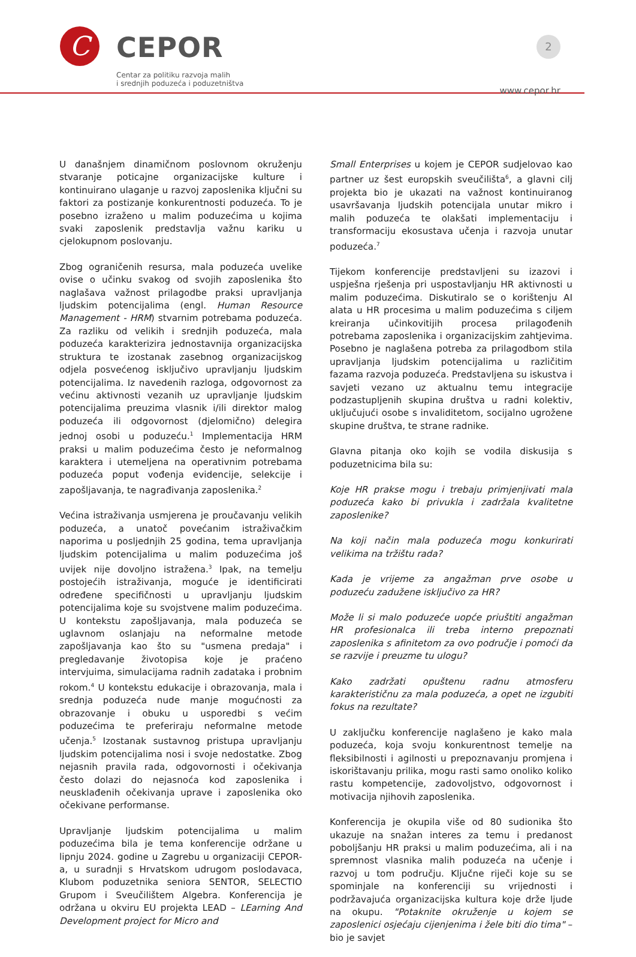C
CEPOR
Centar za politiku razvoja malih
i srednjih poduzeća i poduzetništva
2
www.cepor.hr
U današnjem dinamičnom poslovnom okruženju stvaranje poticajne organizacijske kulture i kontinuirano ulaganje u razvoj zaposlenika ključni su faktori za postizanje konkurentnosti poduzeća. To je posebno izraženo u malim poduzećima u kojima svaki zaposlenik predstavlja važnu kariku u cjelokupnom poslovanju.
Zbog ograničenih resursa, mala poduzeća uvelike ovise o učinku svakog od svojih zaposlenika što naglašava važnost prilagodbe praksi upravljanja ljudskim potencijalima (engl. Human Resource Management - HRM) stvarnim potrebama poduzeća. Za razliku od velikih i srednjih poduzeća, mala poduzeća karakterizira jednostavnija organizacijska struktura te izostanak zasebnog organizacijskog odjela posvećenog isključivo upravljanju ljudskim potencijalima. Iz navedenih razloga, odgovornost za većinu aktivnosti vezanih uz upravljanje ljudskim potencijalima preuzima vlasnik i/ili direktor malog poduzeća ili odgovornost (djelomično) delegira jednoj osobi u poduzeću.<sup>1</sup> Implementacija HRM praksi u malim poduzećima često je neformalnog karaktera i utemeljena na operativnim potrebama poduzeća poput vođenja evidencije, selekcije i zapošljavanja, te nagrađivanja zaposlenika.<sup>2</sup>
Većina istraživanja usmjerena je proučavanju velikih poduzeća, a unatoč povećanim istraživačkim naporima u posljednjih 25 godina, tema upravljanja ljudskim potencijalima u malim poduzećima još uvijek nije dovoljno istražena.<sup>3</sup> Ipak, na temelju postojećih istraživanja, moguće je identificirati određene specifičnosti u upravljanju ljudskim potencijalima koje su svojstvene malim poduzećima. U kontekstu zapošljavanja, mala poduzeća se uglavnom oslanjaju na neformalne metode zapošljavanja kao što su "usmena predaja" i pregledavanje životopisa koje je praćeno intervjuima, simulacijama radnih zadataka i probnim rokom.<sup>4</sup> U kontekstu edukacije i obrazovanja, mala i srednja poduzeća nude manje mogućnosti za obrazovanje i obuku u usporedbi s većim poduzećima te preferiraju neformalne metode učenja.<sup>5</sup> Izostanak sustavnog pristupa upravljanju ljudskim potencijalima nosi i svoje nedostatke. Zbog nejasnih pravila rada, odgovornosti i očekivanja često dolazi do nejasnoća kod zaposlenika i neusklađenih očekivanja uprave i zaposlenika oko očekivane performanse.
Upravljanje ljudskim potencijalima u malim poduzećima bila je tema konferencije održane u lipnju 2024. godine u Zagrebu u organizaciji CEPOR-a, u suradnji s Hrvatskom udrugom poslodavaca, Klubom poduzetnika seniora SENTOR, SELECTIO Grupom i Sveučilištem Algebra. Konferencija je održana u okviru EU projekta LEAD – LEarning And Development project for Micro and
Small Enterprises u kojem je CEPOR sudjelovao kao partner uz šest europskih sveučilišta<sup>6</sup>, a glavni cilj projekta bio je ukazati na važnost kontinuiranog usavršavanja ljudskih potencijala unutar mikro i malih poduzeća te olakšati implementaciju i transformaciju ekosustava učenja i razvoja unutar poduzeća.<sup>7</sup>
Tijekom konferencije predstavljeni su izazovi i uspješna rješenja pri uspostavljanju HR aktivnosti u malim poduzećima. Diskutiralo se o korištenju AI alata u HR procesima u malim poduzećima s ciljem kreiranja učinkovitijih procesa prilagođenih potrebama zaposlenika i organizacijskim zahtjevima. Posebno je naglašena potreba za prilagodbom stila upravljanja ljudskim potencijalima u različitim fazama razvoja poduzeća. Predstavljena su iskustva i savjeti vezano uz aktualnu temu integracije podzastupljenih skupina društva u radni kolektiv, uključujući osobe s invaliditetom, socijalno ugrožene skupine društva, te strane radnike.
Glavna pitanja oko kojih se vodila diskusija s poduzetnicima bila su:
Koje HR prakse mogu i trebaju primjenjivati mala poduzeća kako bi privukla i zadržala kvalitetne zaposlenike?
Na koji način mala poduzeća mogu konkurirati velikima na tržištu rada?
Kada je vrijeme za angažman prve osobe u poduzeću zadužene isključivo za HR?
Može li si malo poduzeće uopće priuštiti angažman HR profesionalca ili treba interno prepoznati zaposlenika s afinitetom za ovo područje i pomoći da se razvije i preuzme tu ulogu?
Kako zadržati opuštenu radnu atmosferu karakterističnu za mala poduzeća, a opet ne izgubiti fokus na rezultate?
U zaključku konferencije naglašeno je kako mala poduzeća, koja svoju konkurentnost temelje na fleksibilnosti i agilnosti u prepoznavanju promjena i iskorištavanju prilika, mogu rasti samo onoliko koliko rastu kompetencije, zadovoljstvo, odgovornost i motivacija njihovih zaposlenika.
Konferencija je okupila više od 80 sudionika što ukazuje na snažan interes za temu i predanost poboljšanju HR praksi u malim poduzećima, ali i na spremnost vlasnika malih poduzeća na učenje i razvoj u tom području. Ključne riječi koje su se spominjale na konferenciji su vrijednosti i podržavajuća organizacijska kultura koje drže ljude na okupu. "Potaknite okruženje u kojem se zaposlenici osjećaju cijenjenima i žele biti dio tima" – bio je savjet